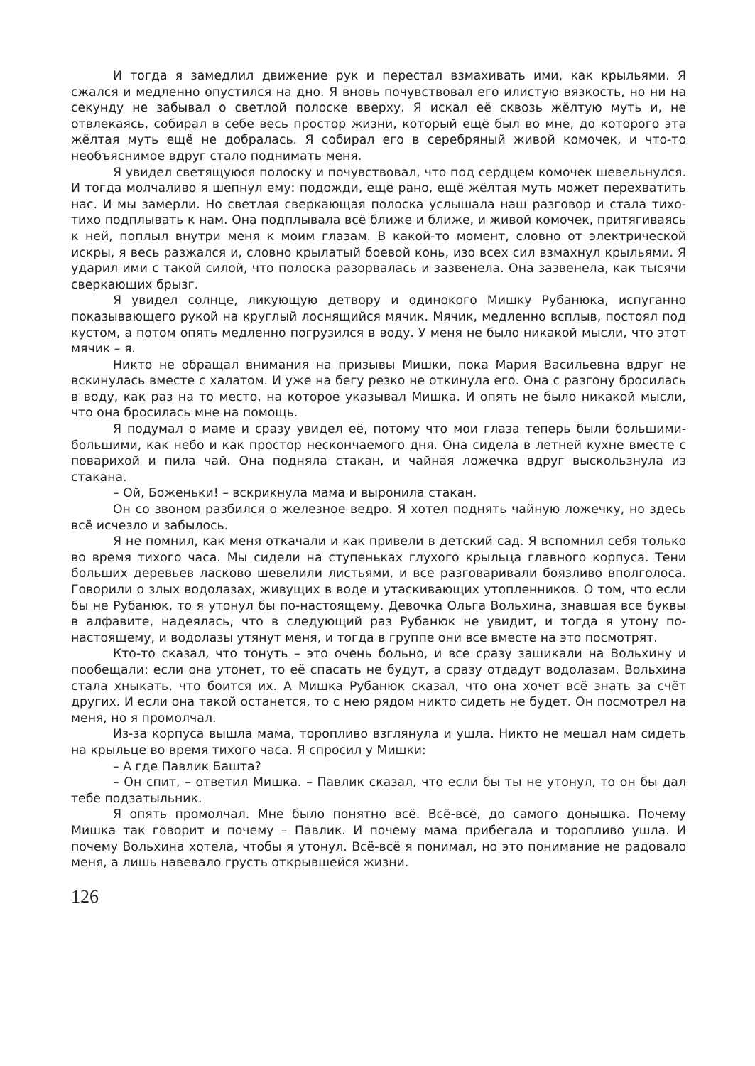И тогда я замедлил движение рук и перестал взмахивать ими, как крыльями. Я сжался и медленно опустился на дно. Я вновь почувствовал его илистую вязкость, но ни на секунду не забывал о светлой полоске вверху. Я искал её сквозь жёлтую муть и, не отвлекаясь, собирал в себе весь простор жизни, который ещё был во мне, до которого эта жёлтая муть ещё не добралась. Я собирал его в серебряный живой комочек, и что-то необъяснимое вдруг стало поднимать меня.
Я увидел светящуюся полоску и почувствовал, что под сердцем комочек шевельнулся. И тогда молчаливо я шепнул ему: подожди, ещё рано, ещё жёлтая муть может перехватить нас. И мы замерли. Но светлая сверкающая полоска услышала наш разговор и стала тихо-тихо подплывать к нам. Она подплывала всё ближе и ближе, и живой комочек, притягиваясь к ней, поплыл внутри меня к моим глазам. В какой-то момент, словно от электрической искры, я весь разжался и, словно крылатый боевой конь, изо всех сил взмахнул крыльями. Я ударил ими с такой силой, что полоска разорвалась и зазвенела. Она зазвенела, как тысячи сверкающих брызг.
Я увидел солнце, ликующую детвору и одинокого Мишку Рубанюка, испуганно показывающего рукой на круглый лоснящийся мячик. Мячик, медленно всплыв, постоял под кустом, а потом опять медленно погрузился в воду. У меня не было никакой мысли, что этот мячик – я.
Никто не обращал внимания на призывы Мишки, пока Мария Васильевна вдруг не вскинулась вместе с халатом. И уже на бегу резко не откинула его. Она с разгону бросилась в воду, как раз на то место, на которое указывал Мишка. И опять не было никакой мысли, что она бросилась мне на помощь.
Я подумал о маме и сразу увидел её, потому что мои глаза теперь были большими-большими, как небо и как простор нескончаемого дня. Она сидела в летней кухне вместе с поварихой и пила чай. Она подняла стакан, и чайная ложечка вдруг выскользнула из стакана.
– Ой, Боженьки! – вскрикнула мама и выронила стакан.
Он со звоном разбился о железное ведро. Я хотел поднять чайную ложечку, но здесь всё исчезло и забылось.
Я не помнил, как меня откачали и как привели в детский сад. Я вспомнил себя только во время тихого часа. Мы сидели на ступеньках глухого крыльца главного корпуса. Тени больших деревьев ласково шевелили листьями, и все разговаривали боязливо вполголоса. Говорили о злых водолазах, живущих в воде и утаскивающих утопленников. О том, что если бы не Рубанюк, то я утонул бы по-настоящему. Девочка Ольга Вольхина, знавшая все буквы в алфавите, надеялась, что в следующий раз Рубанюк не увидит, и тогда я утону по-настоящему, и водолазы утянут меня, и тогда в группе они все вместе на это посмотрят.
Кто-то сказал, что тонуть – это очень больно, и все сразу зашикали на Вольхину и пообещали: если она утонет, то её спасать не будут, а сразу отдадут водолазам. Вольхина стала хныкать, что боится их. А Мишка Рубанюк сказал, что она хочет всё знать за счёт других. И если она такой останется, то с нею рядом никто сидеть не будет. Он посмотрел на меня, но я промолчал.
Из-за корпуса вышла мама, торопливо взглянула и ушла. Никто не мешал нам сидеть на крыльце во время тихого часа. Я спросил у Мишки:
– А где Павлик Башта?
– Он спит, – ответил Мишка. – Павлик сказал, что если бы ты не утонул, то он бы дал тебе подзатыльник.
Я опять промолчал. Мне было понятно всё. Всё-всё, до самого донышка. Почему Мишка так говорит и почему – Павлик. И почему мама прибегала и торопливо ушла. И почему Вольхина хотела, чтобы я утонул. Всё-всё я понимал, но это понимание не радовало меня, а лишь навевало грусть открывшейся жизни.
126